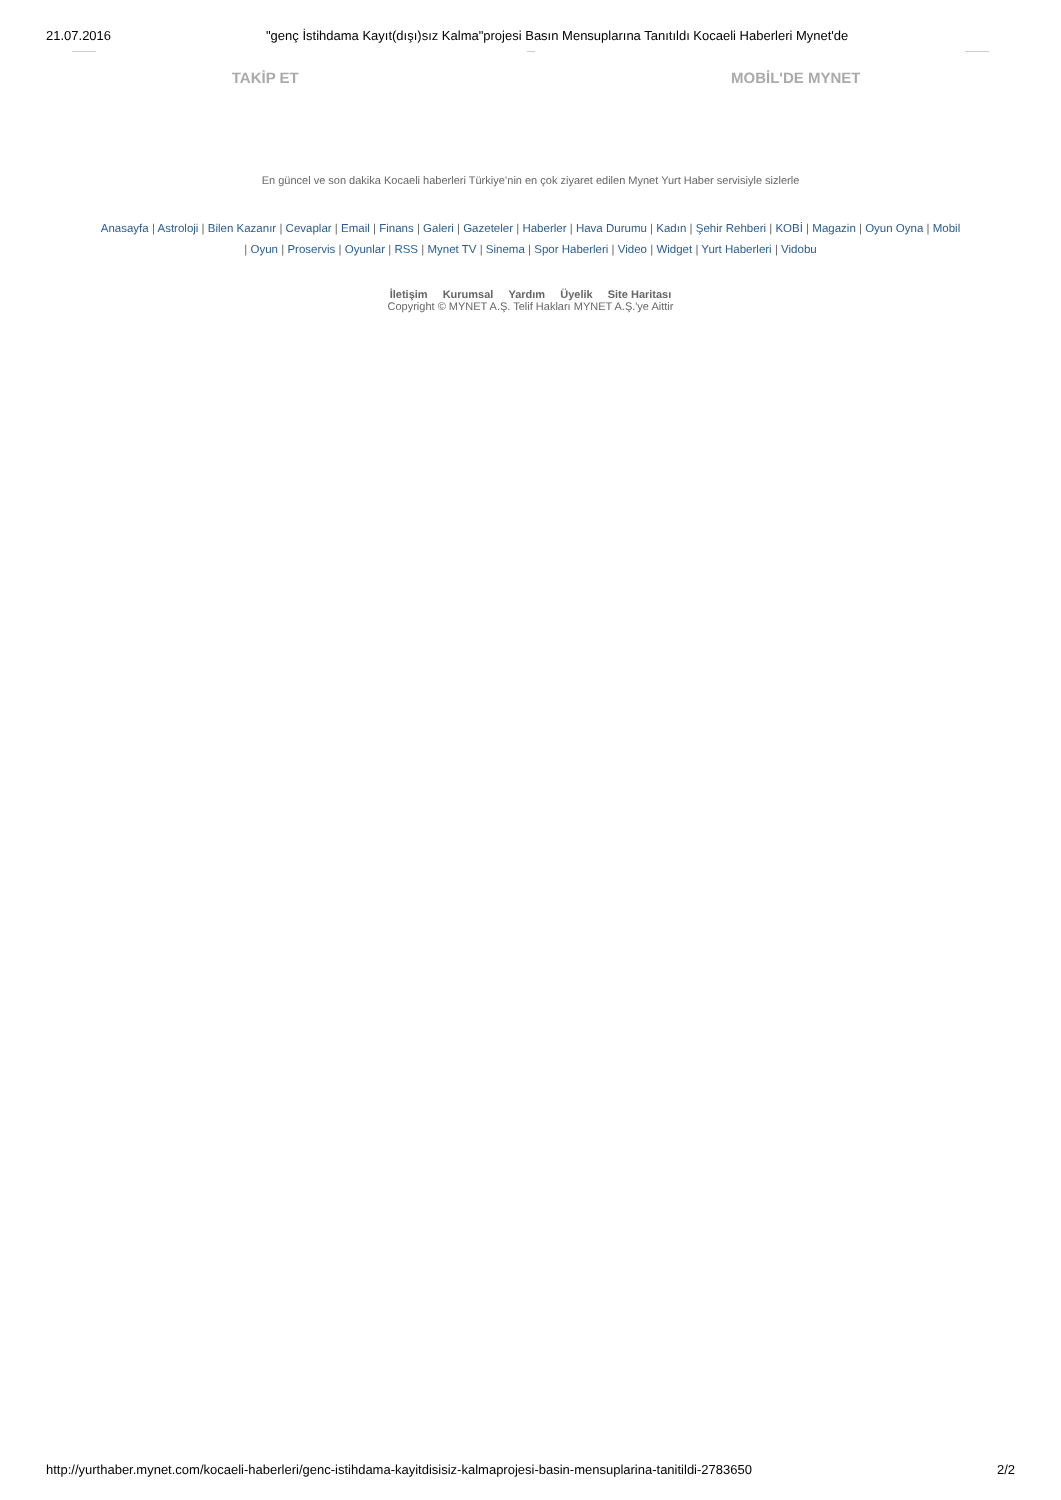21.07.2016 "genç İstihdama Kayıt(dışı)sız Kalma"projesi Basın Mensuplarına Tanıtıldı Kocaeli Haberleri Mynet'de
TAKİP ET MOBİL'DE MYNET
En güncel ve son dakika Kocaeli haberleri Türkiye’nin en çok ziyaret edilen Mynet Yurt Haber servisiyle sizlerle
Anasayfa | Astroloji | Bilen Kazanır | Cevaplar | Email | Finans | Galeri | Gazeteler | Haberler | Hava Durumu | Kadın | Şehir Rehberi | KOBİ | Magazin | Oyun Oyna | Mobil | Oyun | Proservis | Oyunlar | RSS | Mynet TV | Sinema | Spor Haberleri | Video | Widget | Yurt Haberleri | Vidobu
İletişim Kurumsal Yardım Üyelik Site Haritası
Copyright © MYNET A.Ş. Telif Hakları MYNET A.Ş.'ye Aittir
http://yurthaber.mynet.com/kocaeli-haberleri/genc-istihdama-kayitdisisiz-kalmaprojesi-basin-mensuplarina-tanitildi-2783650
2/2